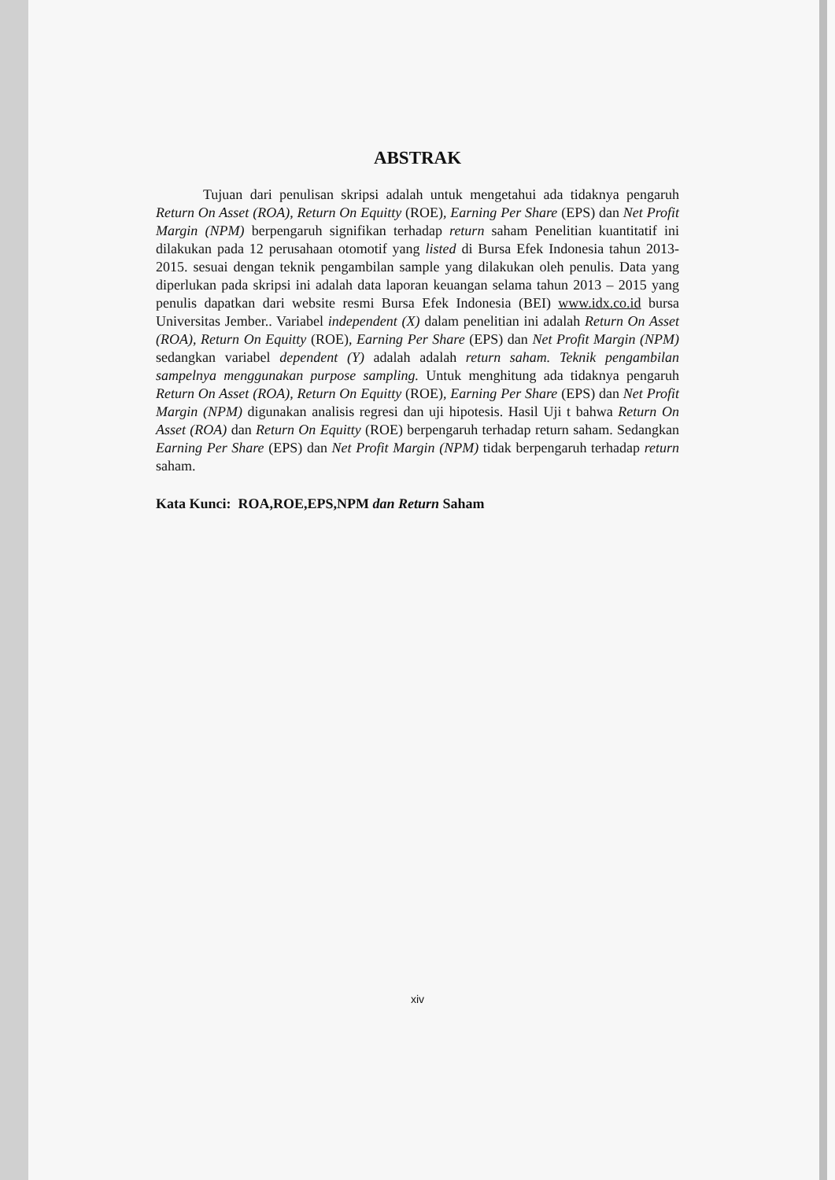ABSTRAK
Tujuan dari penulisan skripsi adalah untuk mengetahui ada tidaknya pengaruh Return On Asset (ROA), Return On Equitty (ROE), Earning Per Share (EPS) dan Net Profit Margin (NPM) berpengaruh signifikan terhadap return saham Penelitian kuantitatif ini dilakukan pada 12 perusahaan otomotif yang listed di Bursa Efek Indonesia tahun 2013-2015. sesuai dengan teknik pengambilan sample yang dilakukan oleh penulis. Data yang diperlukan pada skripsi ini adalah data laporan keuangan selama tahun 2013 – 2015 yang penulis dapatkan dari website resmi Bursa Efek Indonesia (BEI) www.idx.co.id bursa Universitas Jember.. Variabel independent (X) dalam penelitian ini adalah Return On Asset (ROA), Return On Equitty (ROE), Earning Per Share (EPS) dan Net Profit Margin (NPM) sedangkan variabel dependent (Y) adalah adalah return saham. Teknik pengambilan sampelnya menggunakan purpose sampling. Untuk menghitung ada tidaknya pengaruh Return On Asset (ROA), Return On Equitty (ROE), Earning Per Share (EPS) dan Net Profit Margin (NPM) digunakan analisis regresi dan uji hipotesis. Hasil Uji t bahwa Return On Asset (ROA) dan Return On Equitty (ROE) berpengaruh terhadap return saham. Sedangkan Earning Per Share (EPS) dan Net Profit Margin (NPM) tidak berpengaruh terhadap return saham.
Kata Kunci: ROA,ROE,EPS,NPM dan Return Saham
xiv